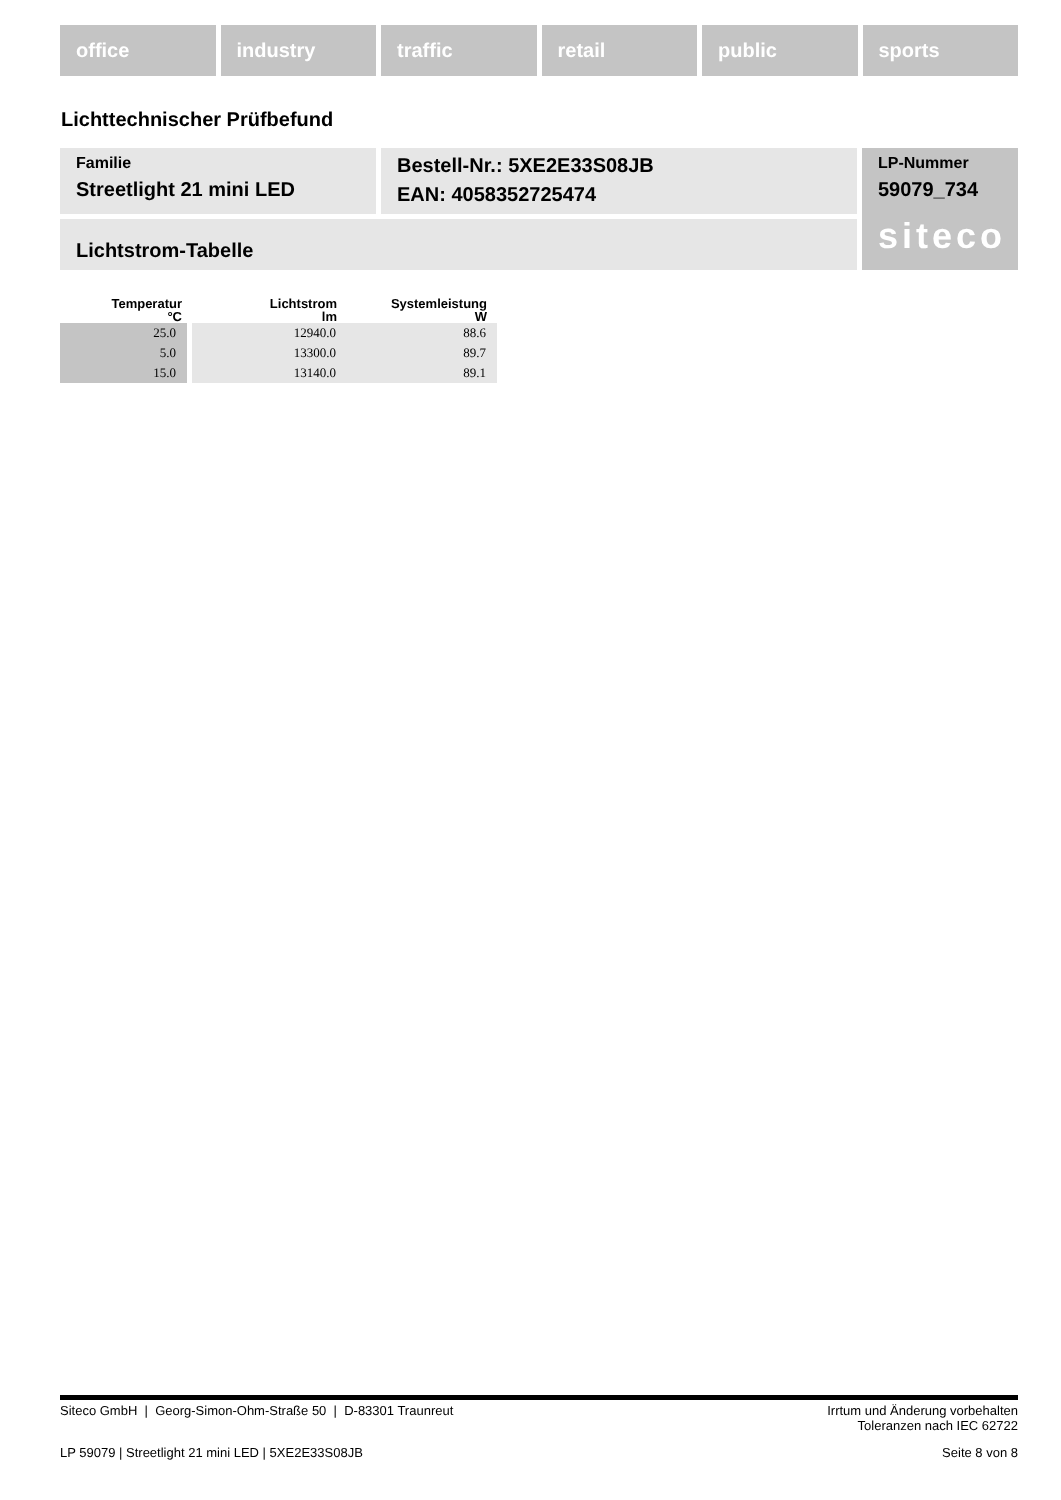office industry traffic retail public sports
Lichttechnischer Prüfbefund
Familie
Streetlight 21 mini LED
Bestell-Nr.: 5XE2E33S08JB
EAN: 4058352725474
LP-Nummer
59079_734
siteco
Lichtstrom-Tabelle
| Temperatur °C | Lichtstrom lm | Systemleistung W |
| --- | --- | --- |
| 25.0 | 12940.0 | 88.6 |
| 5.0 | 13300.0 | 89.7 |
| 15.0 | 13140.0 | 89.1 |
Siteco GmbH | Georg-Simon-Ohm-Straße 50 | D-83301 Traunreut Irrtum und Änderung vorbehalten
Toleranzen nach IEC 62722
LP 59079 | Streetlight 21 mini LED | 5XE2E33S08JB Seite 8 von 8